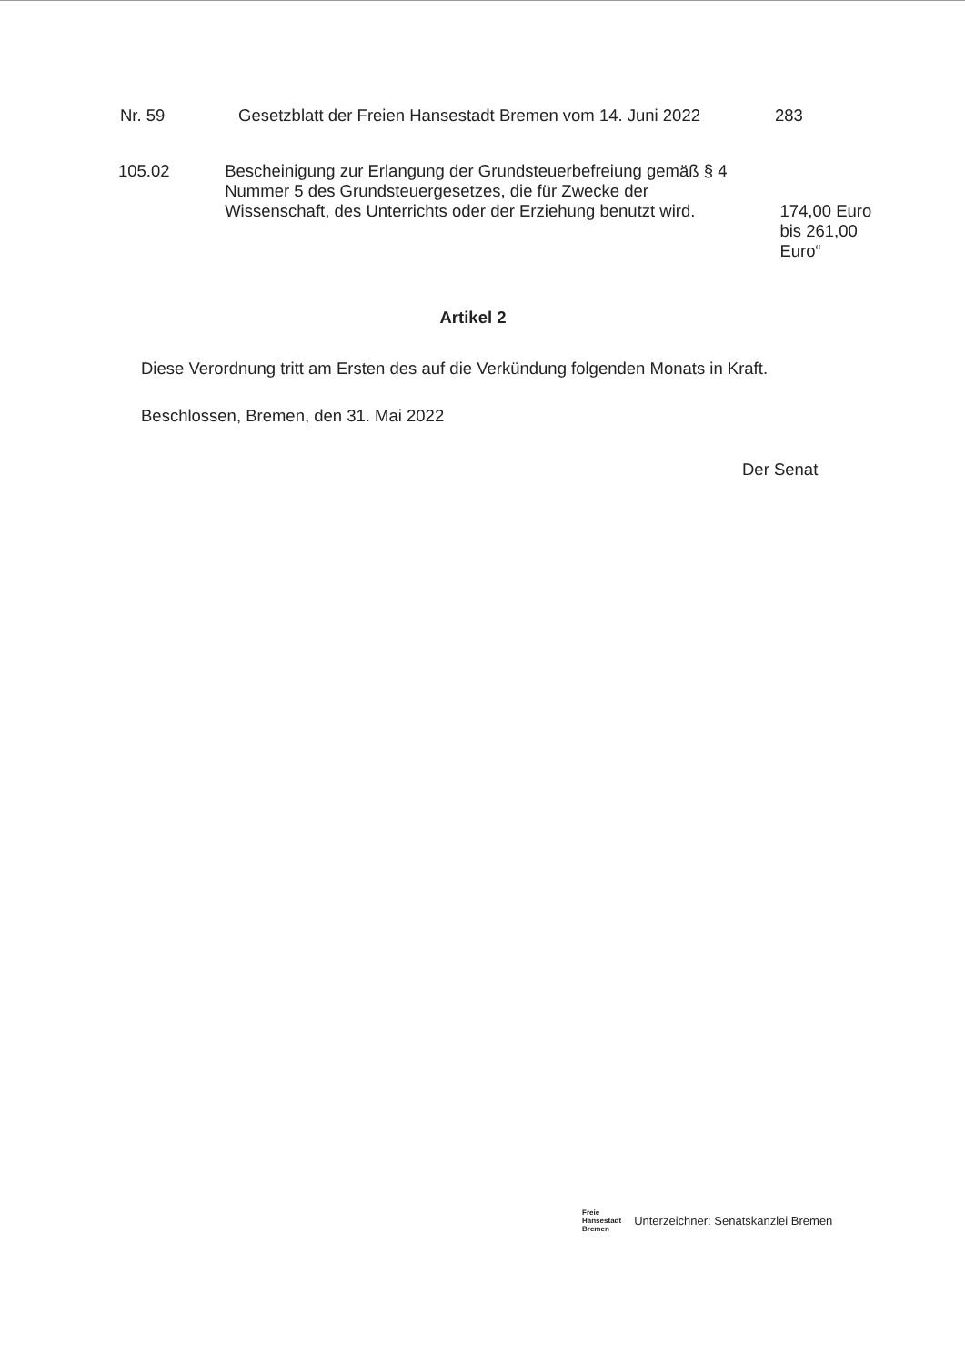Nr. 59 Gesetzblatt der Freien Hansestadt Bremen vom 14. Juni 2022 283
105.02 Bescheinigung zur Erlangung der Grundsteuerbefreiung gemäß § 4 Nummer 5 des Grundsteuergesetzes, die für Zwecke der Wissenschaft, des Unterrichts oder der Erziehung benutzt wird.
174,00 Euro
bis 261,00 Euro“
Artikel 2
Diese Verordnung tritt am Ersten des auf die Verkündung folgenden Monats in Kraft.
Beschlossen, Bremen, den 31. Mai 2022
Der Senat
Freie
Hansestadt
Bremen
Unterzeichner: Senatskanzlei Bremen